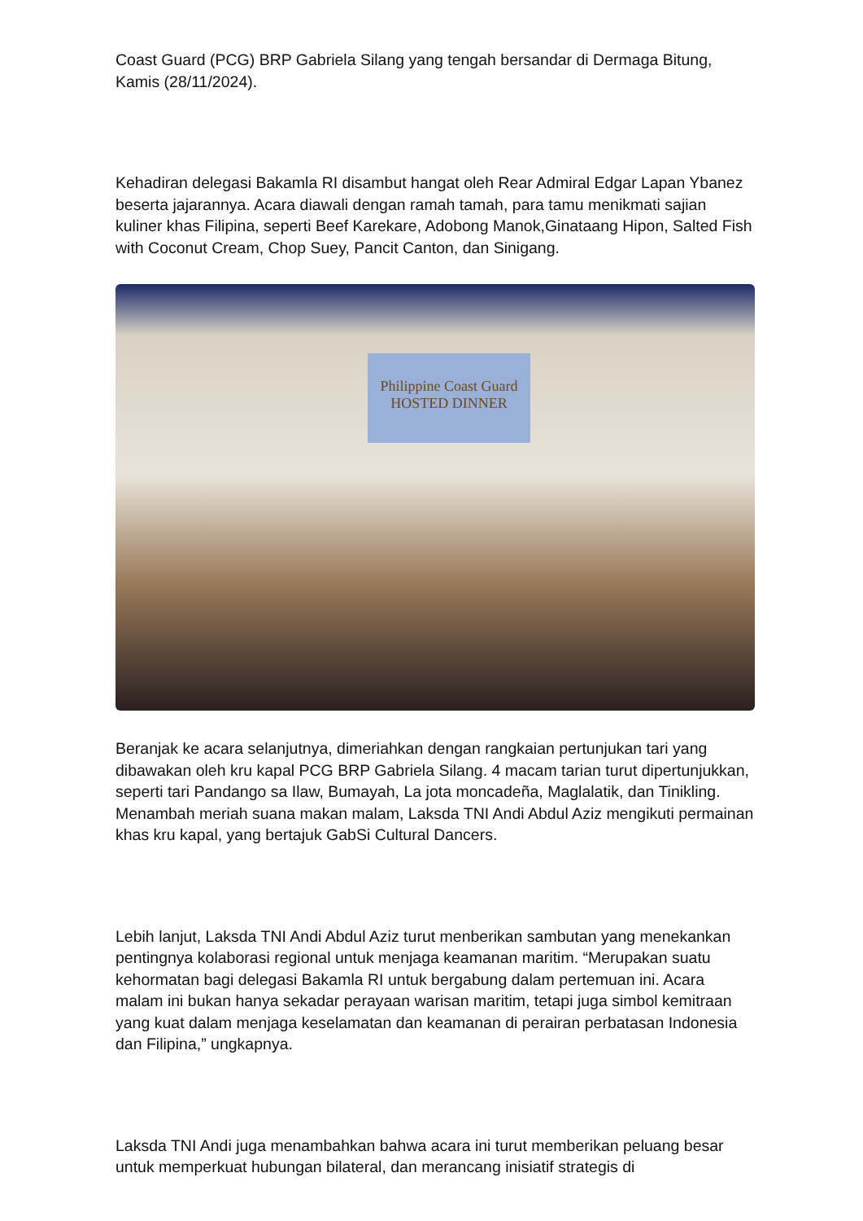Coast Guard (PCG) BRP Gabriela Silang yang tengah bersandar di Dermaga Bitung, Kamis (28/11/2024).
Kehadiran delegasi Bakamla RI disambut hangat oleh Rear Admiral Edgar Lapan Ybanez beserta jajarannya. Acara diawali dengan ramah tamah, para tamu menikmati sajian kuliner khas Filipina, seperti Beef Karekare, Adobong Manok,Ginataang Hipon, Salted Fish with Coconut Cream, Chop Suey, Pancit Canton, dan Sinigang.
Philippine Coast Guard
HOSTED DINNER
Beranjak ke acara selanjutnya, dimeriahkan dengan rangkaian pertunjukan tari yang dibawakan oleh kru kapal PCG BRP Gabriela Silang. 4 macam tarian turut dipertunjukkan, seperti tari Pandango sa Ilaw, Bumayah, La jota moncadeña, Maglalatik, dan Tinikling. Menambah meriah suana makan malam, Laksda TNI Andi Abdul Aziz mengikuti permainan khas kru kapal, yang bertajuk GabSi Cultural Dancers.
Lebih lanjut, Laksda TNI Andi Abdul Aziz turut menberikan sambutan yang menekankan pentingnya kolaborasi regional untuk menjaga keamanan maritim. “Merupakan suatu kehormatan bagi delegasi Bakamla RI untuk bergabung dalam pertemuan ini. Acara malam ini bukan hanya sekadar perayaan warisan maritim, tetapi juga simbol kemitraan yang kuat dalam menjaga keselamatan dan keamanan di perairan perbatasan Indonesia dan Filipina,” ungkapnya.
Laksda TNI Andi juga menambahkan bahwa acara ini turut memberikan peluang besar untuk memperkuat hubungan bilateral, dan merancang inisiatif strategis di